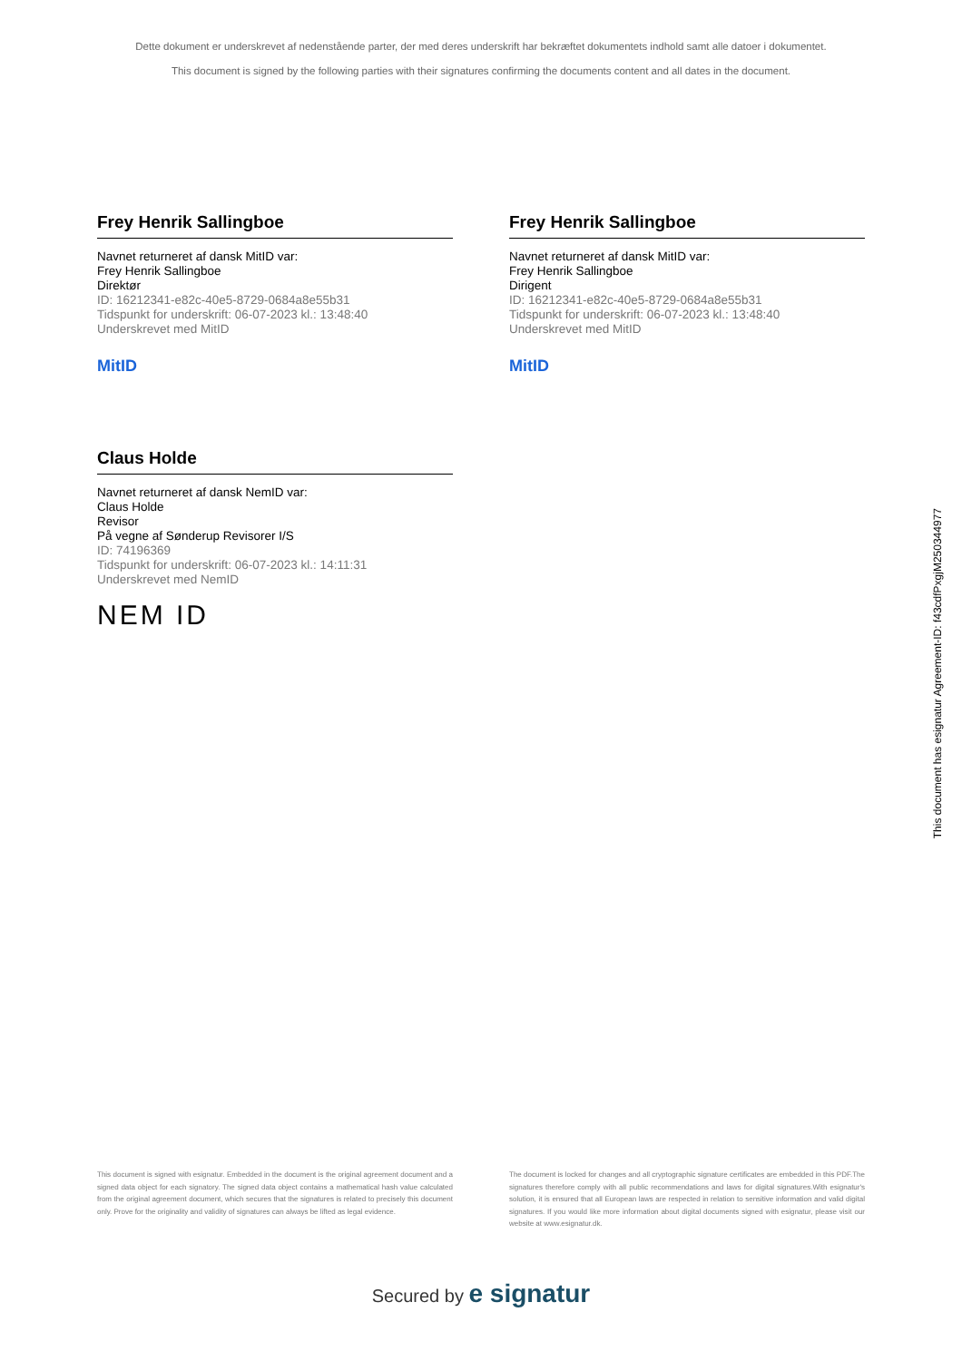Dette dokument er underskrevet af nedenstående parter, der med deres underskrift har bekræftet dokumentets indhold samt alle datoer i dokumentet.
This document is signed by the following parties with their signatures confirming the documents content and all dates in the document.
Frey Henrik Sallingboe
Navnet returneret af dansk MitID var:
Frey Henrik Sallingboe
Direktør
ID: 16212341-e82c-40e5-8729-0684a8e55b31
Tidspunkt for underskrift: 06-07-2023 kl.: 13:48:40
Underskrevet med MitID
MitID
Frey Henrik Sallingboe
Navnet returneret af dansk MitID var:
Frey Henrik Sallingboe
Dirigent
ID: 16212341-e82c-40e5-8729-0684a8e55b31
Tidspunkt for underskrift: 06-07-2023 kl.: 13:48:40
Underskrevet med MitID
MitID
Claus Holde
Navnet returneret af dansk NemID var:
Claus Holde
Revisor
På vegne af Sønderup Revisorer I/S
ID: 74196369
Tidspunkt for underskrift: 06-07-2023 kl.: 14:11:31
Underskrevet med NemID
NEM ID
This document has esignatur Agreement-ID: f43cdfPxgjM250344977
This document is signed with esignatur. Embedded in the document is the original agreement document and a signed data object for each signatory. The signed data object contains a mathematical hash value calculated from the original agreement document, which secures that the signatures is related to precisely this document only. Prove for the originality and validity of signatures can always be lifted as legal evidence.
The document is locked for changes and all cryptographic signature certificates are embedded in this PDF.The signatures therefore comply with all public recommendations and laws for digital signatures.With esignatur's solution, it is ensured that all European laws are respected in relation to sensitive information and valid digital signatures. If you would like more information about digital documents signed with esignatur, please visit our website at www.esignatur.dk.
Secured by e signatur